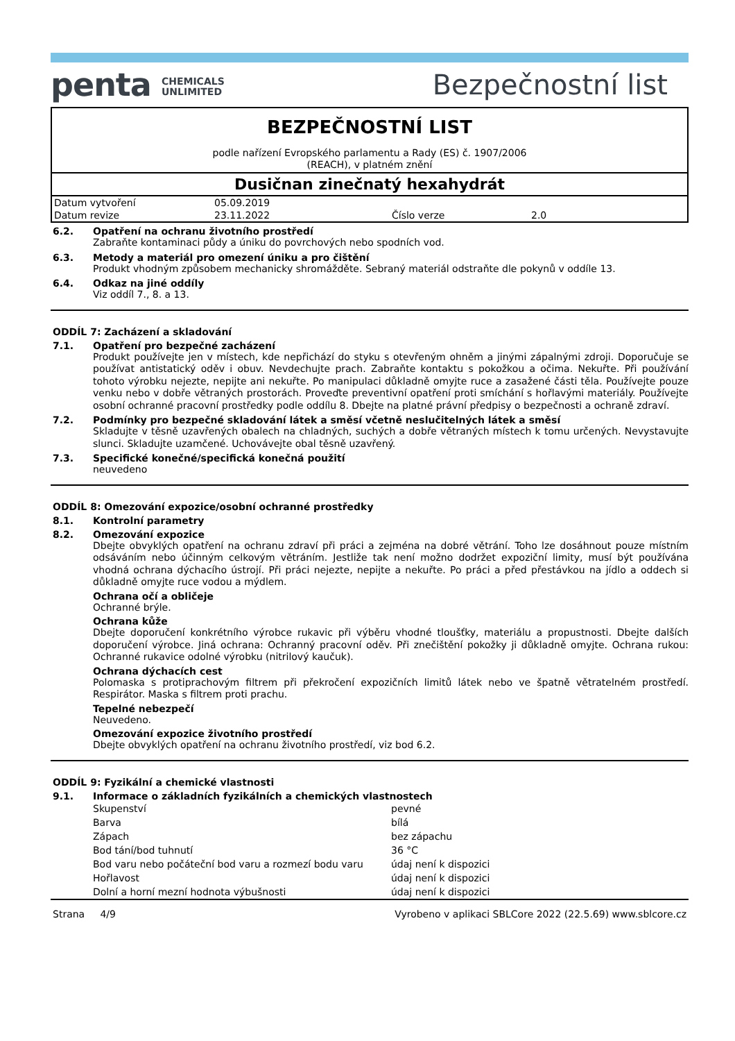penta CHEMICALS
UNLIMITED
Bezpečnostní list
BEZPEČNOSTNÍ LIST
podle nařízení Evropského parlamentu a Rady (ES) č. 1907/2006
(REACH), v platném znění
Dusičnan zinečnatý hexahydrát
| Datum vytvoření | 05.09.2019 | | |
| Datum revize | 23.11.2022 | Číslo verze | 2.0 |
6.2. Opatření na ochranu životního prostředí
Zabraňte kontaminaci půdy a úniku do povrchových nebo spodních vod.
6.3. Metody a materiál pro omezení úniku a pro čištění
Produkt vhodným způsobem mechanicky shromážděte. Sebraný materiál odstraňte dle pokynů v oddíle 13.
6.4. Odkaz na jiné oddíly
Viz oddíl 7., 8. a 13.
ODDÍL 7: Zacházení a skladování
7.1. Opatření pro bezpečné zacházení
Produkt používejte jen v místech, kde nepřichází do styku s otevřeným ohněm a jinými zápalnými zdroji. Doporučuje se používat antistatický oděv i obuv. Nevdechujte prach. Zabraňte kontaktu s pokožkou a očima. Nekuřte. Při používání tohoto výrobku nejezte, nepijte ani nekuřte. Po manipulaci důkladně omyjte ruce a zasažené části těla. Používejte pouze venku nebo v dobře větraných prostorách. Proveďte preventivní opatření proti smíchání s hořlavými materiály. Používejte osobní ochranné pracovní prostředky podle oddílu 8. Dbejte na platné právní předpisy o bezpečnosti a ochraně zdraví.
7.2. Podmínky pro bezpečné skladování látek a směsí včetně neslučitelných látek a směsí
Skladujte v těsně uzavřených obalech na chladných, suchých a dobře větraných místech k tomu určených. Nevystavujte slunci. Skladujte uzamčené. Uchovávejte obal těsně uzavřený.
7.3. Specifické konečné/specifická konečná použití
neuvedeno
ODDÍL 8: Omezování expozice/osobní ochranné prostředky
8.1. Kontrolní parametry
8.2. Omezování expozice
Dbejte obvyklých opatření na ochranu zdraví při práci a zejména na dobré větrání. Toho lze dosáhnout pouze místním odsáváním nebo účinným celkovým větráním. Jestliže tak není možno dodržet expoziční limity, musí být používána vhodná ochrana dýchacího ústrojí. Při práci nejezte, nepijte a nekuřte. Po práci a před přestávkou na jídlo a oddech si důkladně omyjte ruce vodou a mýdlem.
Ochrana očí a obličeje
Ochranné brýle.
Ochrana kůže
Dbejte doporučení konkrétního výrobce rukavic při výběru vhodné tloušťky, materiálu a propustnosti. Dbejte dalších doporučení výrobce. Jiná ochrana: Ochranný pracovní oděv. Při znečištění pokožky ji důkladně omyjte. Ochrana rukou: Ochranné rukavice odolné výrobku (nitrilový kaučuk).
Ochrana dýchacích cest
Polomaska s protiprachovým filtrem při překročení expozičních limitů látek nebo ve špatně větratelném prostředí. Respirátor. Maska s filtrem proti prachu.
Tepelné nebezpečí
Neuvedeno.
Omezování expozice životního prostředí
Dbejte obvyklých opatření na ochranu životního prostředí, viz bod 6.2.
ODDÍL 9: Fyzikální a chemické vlastnosti
9.1. Informace o základních fyzikálních a chemických vlastnostech
| Skupenství | pevné |
| Barva | bílá |
| Zápach | bez zápachu |
| Bod tání/bod tuhnutí | 36 °C |
| Bod varu nebo počáteční bod varu a rozmezí bodu varu | údaj není k dispozici |
| Hořlavost | údaj není k dispozici |
| Dolní a horní mezní hodnota výbušnosti | údaj není k dispozici |
Strana 4/9 Vyrobeno v aplikaci SBLCore 2022 (22.5.69) www.sblcore.cz